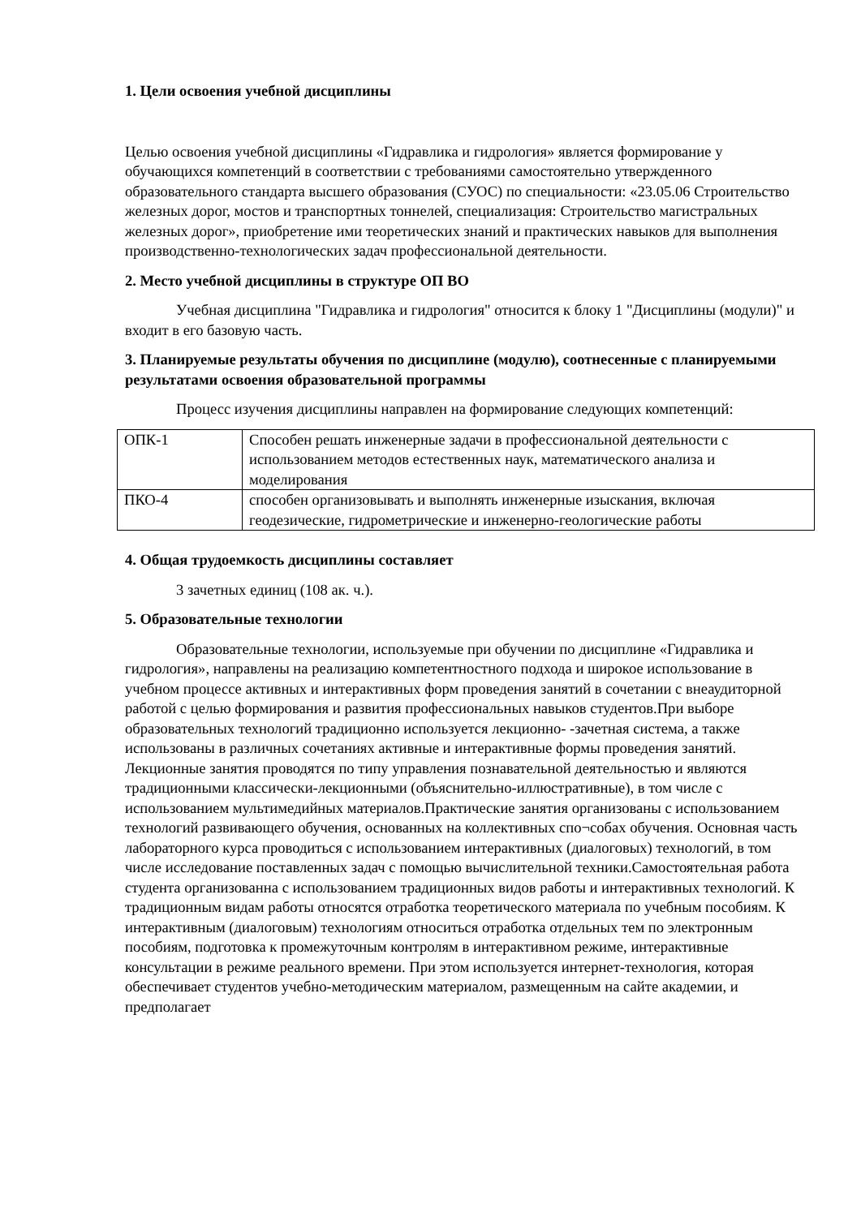1. Цели освоения учебной дисциплины
Целью освоения учебной дисциплины «Гидравлика и гидрология» является формирование у обучающихся компетенций в соответствии с требованиями самостоятельно утвержденного образовательного стандарта высшего образования (СУОС) по специальности: «23.05.06 Строительство железных дорог, мостов и транспортных тоннелей, специализация: Строительство магистральных железных дорог», приобретение ими теоретических знаний и практических навыков для выполнения производственно-технологических задач профессиональной деятельности.
2. Место учебной дисциплины в структуре ОП ВО
Учебная дисциплина "Гидравлика и гидрология" относится к блоку 1 "Дисциплины (модули)" и входит в его базовую часть.
3. Планируемые результаты обучения по дисциплине (модулю), соотнесенные с планируемыми результатами освоения образовательной программы
Процесс изучения дисциплины направлен на формирование следующих компетенций:
| ОПК-1 | Способен решать инженерные задачи в профессиональной деятельности с использованием методов естественных наук, математического анализа и моделирования |
| ПКО-4 | способен организовывать и выполнять инженерные изыскания, включая геодезические, гидрометрические и инженерно-геологические работы |
4. Общая трудоемкость дисциплины составляет
3 зачетных единиц (108 ак. ч.).
5. Образовательные технологии
Образовательные технологии, используемые при обучении по дисциплине «Гидравлика и гидрология», направлены на реализацию компетентностного подхода и широкое использование в учебном процессе активных и интерактивных форм проведения занятий в сочетании с внеаудиторной работой с целью формирования и развития профессиональных навыков студентов.При выборе образовательных технологий традиционно используется лекционно- -зачетная система, а также использованы в различных сочетаниях активные и интерактивные формы проведения занятий. Лекционные занятия проводятся по типу управления познавательной деятельностью и являются традиционными классически-лекционными (объяснительно-иллюстративные), в том числе с использованием мультимедийных материалов.Практические занятия организованы с использованием технологий развивающего обучения, основанных на коллективных спо¬собах обучения. Основная часть лабораторного курса проводиться с использованием интерактивных (диалоговых) технологий, в том числе исследование поставленных задач с помощью вычислительной техники.Самостоятельная работа студента организованна с использованием традиционных видов работы и интерактивных технологий. К традиционным видам работы относятся отработка теоретического материала по учебным пособиям. К интерактивным (диалоговым) технологиям относиться отработка отдельных тем по электронным пособиям, подготовка к промежуточным контролям в интерактивном режиме, интерактивные консультации в режиме реального времени. При этом используется интернет-технология, которая обеспечивает студентов учебно-методическим материалом, размещенным на сайте академии, и предполагает